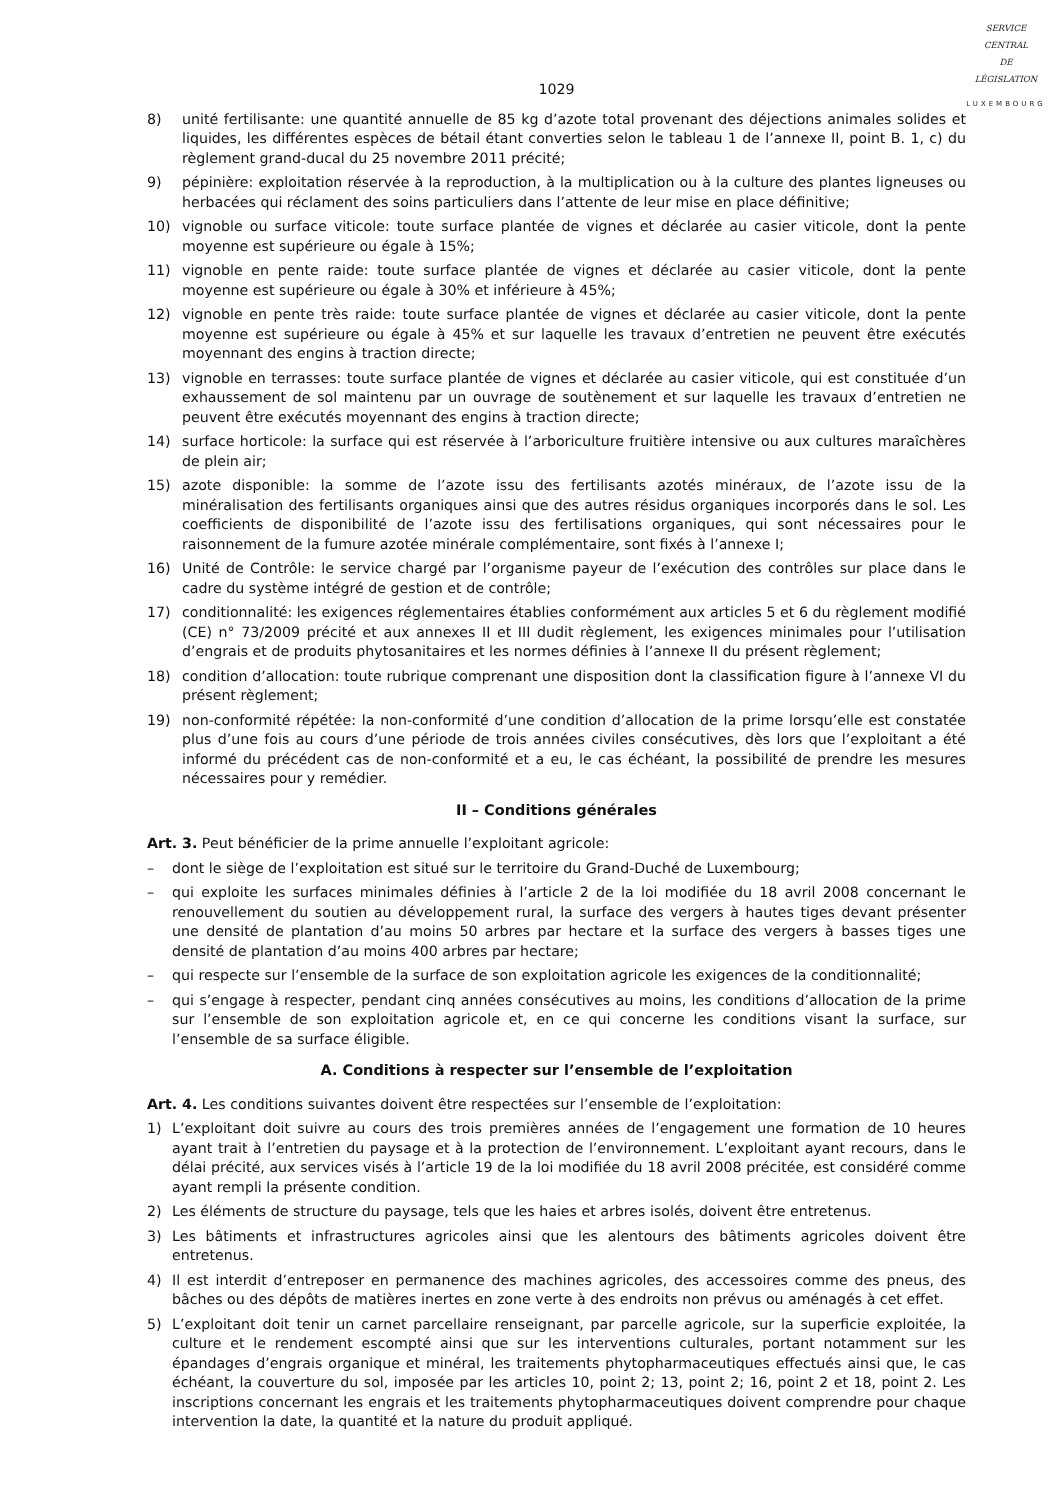SERVICE
CENTRAL
DE
LÉGISLATION
LUXEMBOURG
1029
8) unité fertilisante: une quantité annuelle de 85 kg d’azote total provenant des déjections animales solides et liquides, les différentes espèces de bétail étant converties selon le tableau 1 de l’annexe II, point B. 1, c) du règlement grand-ducal du 25 novembre 2011 précité;
9) pépinière: exploitation réservée à la reproduction, à la multiplication ou à la culture des plantes ligneuses ou herbacées qui réclament des soins particuliers dans l’attente de leur mise en place définitive;
10) vignoble ou surface viticole: toute surface plantée de vignes et déclarée au casier viticole, dont la pente moyenne est supérieure ou égale à 15%;
11) vignoble en pente raide: toute surface plantée de vignes et déclarée au casier viticole, dont la pente moyenne est supérieure ou égale à 30% et inférieure à 45%;
12) vignoble en pente très raide: toute surface plantée de vignes et déclarée au casier viticole, dont la pente moyenne est supérieure ou égale à 45% et sur laquelle les travaux d’entretien ne peuvent être exécutés moyennant des engins à traction directe;
13) vignoble en terrasses: toute surface plantée de vignes et déclarée au casier viticole, qui est constituée d’un exhaussement de sol maintenu par un ouvrage de soutènement et sur laquelle les travaux d’entretien ne peuvent être exécutés moyennant des engins à traction directe;
14) surface horticole: la surface qui est réservée à l’arboriculture fruitière intensive ou aux cultures maraîchères de plein air;
15) azote disponible: la somme de l’azote issu des fertilisants azotés minéraux, de l’azote issu de la minéralisation des fertilisants organiques ainsi que des autres résidus organiques incorporés dans le sol. Les coefficients de disponibilité de l’azote issu des fertilisations organiques, qui sont nécessaires pour le raisonnement de la fumure azotée minérale complémentaire, sont fixés à l’annexe I;
16) Unité de Contrôle: le service chargé par l’organisme payeur de l’exécution des contrôles sur place dans le cadre du système intégré de gestion et de contrôle;
17) conditionnalité: les exigences réglementaires établies conformément aux articles 5 et 6 du règlement modifié (CE) n° 73/2009 précité et aux annexes II et III dudit règlement, les exigences minimales pour l’utilisation d’engrais et de produits phytosanitaires et les normes définies à l’annexe II du présent règlement;
18) condition d’allocation: toute rubrique comprenant une disposition dont la classification figure à l’annexe VI du présent règlement;
19) non-conformité répétée: la non-conformité d’une condition d’allocation de la prime lorsqu’elle est constatée plus d’une fois au cours d’une période de trois années civiles consécutives, dès lors que l’exploitant a été informé du précédent cas de non-conformité et a eu, le cas échéant, la possibilité de prendre les mesures nécessaires pour y remédier.
II – Conditions générales
Art. 3. Peut bénéficier de la prime annuelle l’exploitant agricole:
– dont le siège de l’exploitation est situé sur le territoire du Grand-Duché de Luxembourg;
– qui exploite les surfaces minimales définies à l’article 2 de la loi modifiée du 18 avril 2008 concernant le renouvellement du soutien au développement rural, la surface des vergers à hautes tiges devant présenter une densité de plantation d’au moins 50 arbres par hectare et la surface des vergers à basses tiges une densité de plantation d’au moins 400 arbres par hectare;
– qui respecte sur l’ensemble de la surface de son exploitation agricole les exigences de la conditionnalité;
– qui s’engage à respecter, pendant cinq années consécutives au moins, les conditions d’allocation de la prime sur l’ensemble de son exploitation agricole et, en ce qui concerne les conditions visant la surface, sur l’ensemble de sa surface éligible.
A. Conditions à respecter sur l’ensemble de l’exploitation
Art. 4. Les conditions suivantes doivent être respectées sur l’ensemble de l’exploitation:
1) L’exploitant doit suivre au cours des trois premières années de l’engagement une formation de 10 heures ayant trait à l’entretien du paysage et à la protection de l’environnement. L’exploitant ayant recours, dans le délai précité, aux services visés à l’article 19 de la loi modifiée du 18 avril 2008 précitée, est considéré comme ayant rempli la présente condition.
2) Les éléments de structure du paysage, tels que les haies et arbres isolés, doivent être entretenus.
3) Les bâtiments et infrastructures agricoles ainsi que les alentours des bâtiments agricoles doivent être entretenus.
4) Il est interdit d’entreposer en permanence des machines agricoles, des accessoires comme des pneus, des bâches ou des dépôts de matières inertes en zone verte à des endroits non prévus ou aménagés à cet effet.
5) L’exploitant doit tenir un carnet parcellaire renseignant, par parcelle agricole, sur la superficie exploitée, la culture et le rendement escompté ainsi que sur les interventions culturales, portant notamment sur les épandages d’engrais organique et minéral, les traitements phytopharmaceutiques effectués ainsi que, le cas échéant, la couverture du sol, imposée par les articles 10, point 2; 13, point 2; 16, point 2 et 18, point 2. Les inscriptions concernant les engrais et les traitements phytopharmaceutiques doivent comprendre pour chaque intervention la date, la quantité et la nature du produit appliqué.